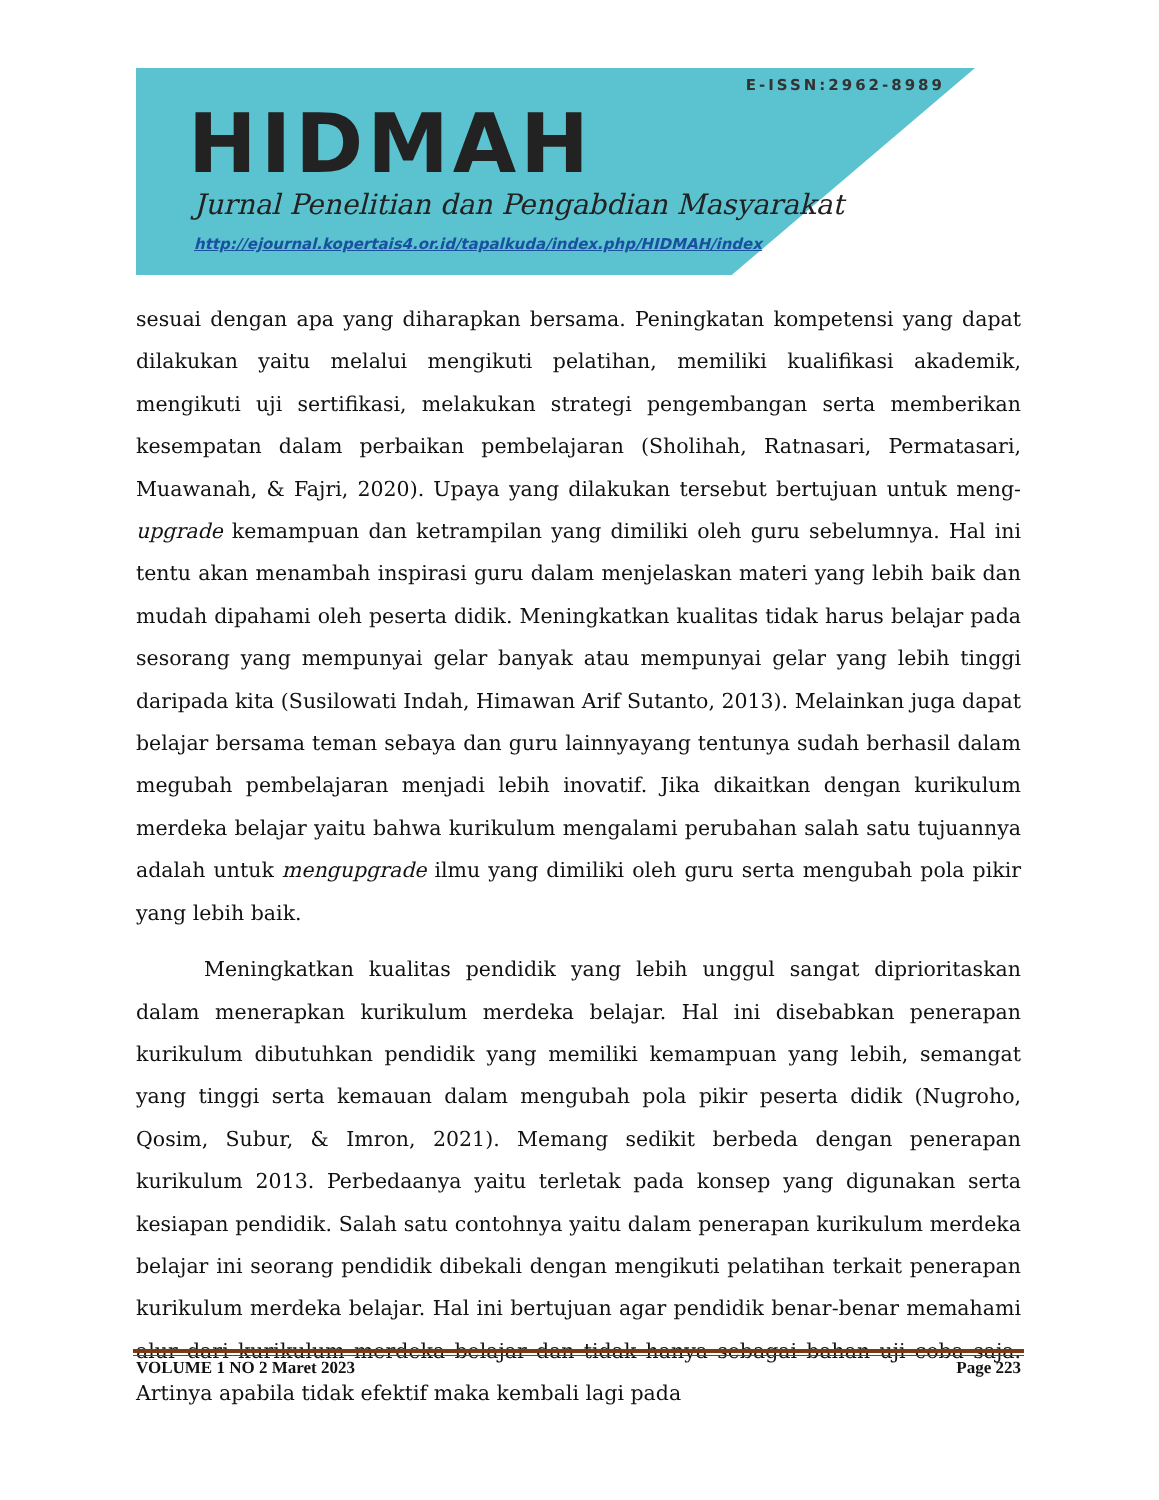E-ISSN:2962-8989
HIDMAH
Jurnal Penelitian dan Pengabdian Masyarakat
http://ejournal.kopertais4.or.id/tapalkuda/index.php/HIDMAH/index
sesuai dengan apa yang diharapkan bersama. Peningkatan kompetensi yang dapat dilakukan yaitu melalui mengikuti pelatihan, memiliki kualifikasi akademik, mengikuti uji sertifikasi, melakukan strategi pengembangan serta memberikan kesempatan dalam perbaikan pembelajaran (Sholihah, Ratnasari, Permatasari, Muawanah, & Fajri, 2020). Upaya yang dilakukan tersebut bertujuan untuk meng-upgrade kemampuan dan ketrampilan yang dimiliki oleh guru sebelumnya. Hal ini tentu akan menambah inspirasi guru dalam menjelaskan materi yang lebih baik dan mudah dipahami oleh peserta didik. Meningkatkan kualitas tidak harus belajar pada sesorang yang mempunyai gelar banyak atau mempunyai gelar yang lebih tinggi daripada kita (Susilowati Indah, Himawan Arif Sutanto, 2013). Melainkan juga dapat belajar bersama teman sebaya dan guru lainnyayang tentunya sudah berhasil dalam megubah pembelajaran menjadi lebih inovatif. Jika dikaitkan dengan kurikulum merdeka belajar yaitu bahwa kurikulum mengalami perubahan salah satu tujuannya adalah untuk mengupgrade ilmu yang dimiliki oleh guru serta mengubah pola pikir yang lebih baik.
Meningkatkan kualitas pendidik yang lebih unggul sangat diprioritaskan dalam menerapkan kurikulum merdeka belajar. Hal ini disebabkan penerapan kurikulum dibutuhkan pendidik yang memiliki kemampuan yang lebih, semangat yang tinggi serta kemauan dalam mengubah pola pikir peserta didik (Nugroho, Qosim, Subur, & Imron, 2021). Memang sedikit berbeda dengan penerapan kurikulum 2013. Perbedaanya yaitu terletak pada konsep yang digunakan serta kesiapan pendidik. Salah satu contohnya yaitu dalam penerapan kurikulum merdeka belajar ini seorang pendidik dibekali dengan mengikuti pelatihan terkait penerapan kurikulum merdeka belajar. Hal ini bertujuan agar pendidik benar-benar memahami alur dari kurikulum merdeka belajar dan tidak hanya sebagai bahan uji coba saja. Artinya apabila tidak efektif maka kembali lagi pada
VOLUME 1 NO 2 Maret 2023 Page 223